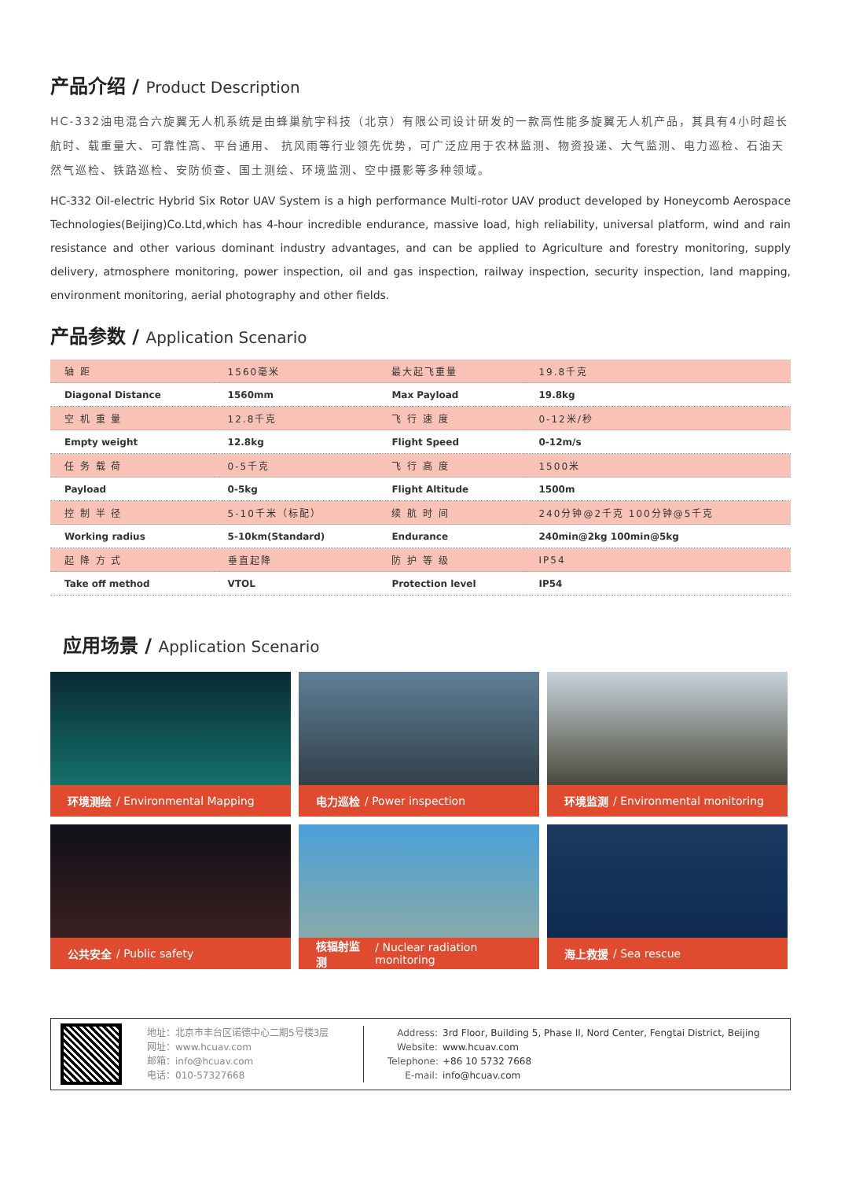产品介绍 / Product Description
HC-332油电混合六旋翼无人机系统是由蜂巢航宇科技（北京）有限公司设计研发的一款高性能多旋翼无人机产品，其具有4小时超长航时、载重量大、可靠性高、平台通用、 抗风雨等行业领先优势，可广泛应用于农林监测、物资投递、大气监测、电力巡检、石油天然气巡检、铁路巡检、安防侦查、国土测绘、环境监测、空中摄影等多种领域。
HC-332 Oil-electric Hybrid Six Rotor UAV System is a high performance Multi-rotor UAV product developed by Honeycomb Aerospace Technologies(Beijing)Co.Ltd,which has 4-hour incredible endurance, massive load, high reliability, universal platform, wind and rain resistance and other various dominant industry advantages, and can be applied to Agriculture and forestry monitoring, supply delivery, atmosphere monitoring, power inspection, oil and gas inspection, railway inspection, security inspection, land mapping, environment monitoring, aerial photography and other fields.
产品参数 / Application Scenario
| 轴 距 | 1560毫米 | 最大起飞重量 | 19.8千克 |
| Diagonal Distance | 1560mm | Max Payload | 19.8kg |
| 空 机 重 量 | 12.8千克 | 飞 行 速 度 | 0-12米/秒 |
| Empty weight | 12.8kg | Flight Speed | 0-12m/s |
| 任 务 载 荷 | 0-5千克 | 飞 行 高 度 | 1500米 |
| Payload | 0-5kg | Flight Altitude | 1500m |
| 控 制 半 径 | 5-10千米（标配） | 续 航 时 间 | 240分钟@2千克 100分钟@5千克 |
| Working radius | 5-10km(Standard) | Endurance | 240min@2kg 100min@5kg |
| 起 降 方 式 | 垂直起降 | 防 护 等 级 | IP54 |
| Take off method | VTOL | Protection level | IP54 |
应用场景 / Application Scenario
环境测绘 / Environmental Mapping
电力巡检 / Power inspection
环境监测 / Environmental monitoring
公共安全 / Public safety
核辐射监测 / Nuclear radiation monitoring
海上救援 / Sea rescue
地址：北京市丰台区诺德中心二期5号楼3层
网址：www.hcuav.com
邮箱：info@hcuav.com
电话：010-57327668
Address: 3rd Floor, Building 5, Phase II, Nord Center, Fengtai District, Beijing
Website: www.hcuav.com
Telephone: +86 10 5732 7668
E-mail: info@hcuav.com